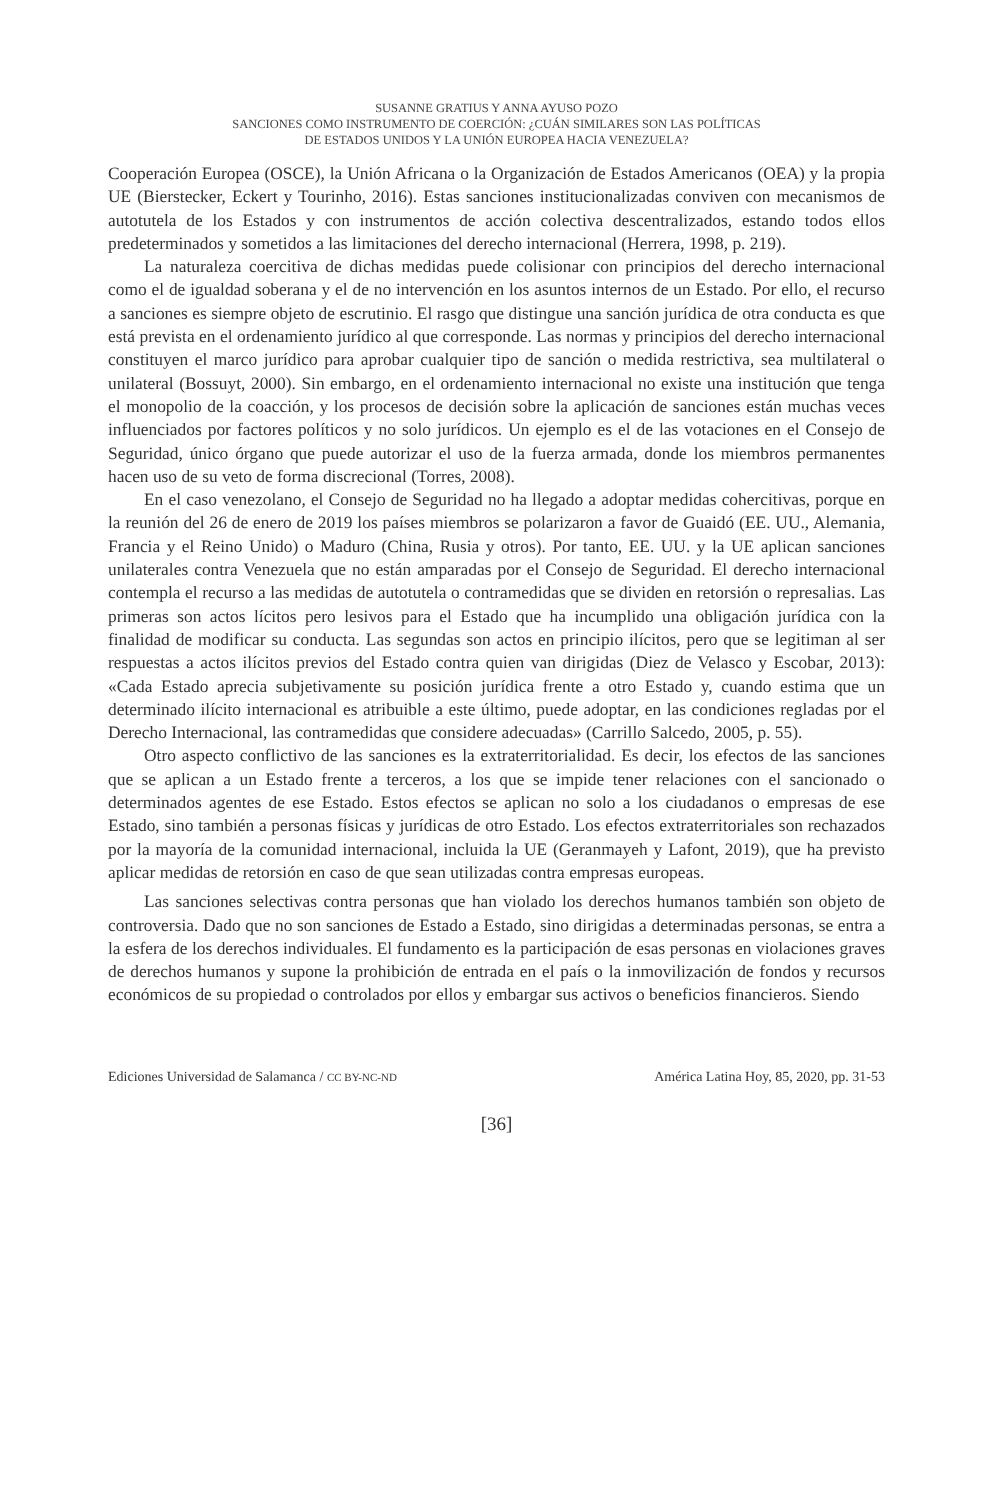SUSANNE GRATIUS Y ANNA AYUSO POZO
SANCIONES COMO INSTRUMENTO DE COERCIÓN: ¿CUÁN SIMILARES SON LAS POLÍTICAS
DE ESTADOS UNIDOS Y LA UNIÓN EUROPEA HACIA VENEZUELA?
Cooperación Europea (OSCE), la Unión Africana o la Organización de Estados Americanos (OEA) y la propia UE (Bierstecker, Eckert y Tourinho, 2016). Estas sanciones institucionalizadas conviven con mecanismos de autotutela de los Estados y con instrumentos de acción colectiva descentralizados, estando todos ellos predeterminados y sometidos a las limitaciones del derecho internacional (Herrera, 1998, p. 219).
La naturaleza coercitiva de dichas medidas puede colisionar con principios del derecho internacional como el de igualdad soberana y el de no intervención en los asuntos internos de un Estado. Por ello, el recurso a sanciones es siempre objeto de escrutinio. El rasgo que distingue una sanción jurídica de otra conducta es que está prevista en el ordenamiento jurídico al que corresponde. Las normas y principios del derecho internacional constituyen el marco jurídico para aprobar cualquier tipo de sanción o medida restrictiva, sea multilateral o unilateral (Bossuyt, 2000). Sin embargo, en el ordenamiento internacional no existe una institución que tenga el monopolio de la coacción, y los procesos de decisión sobre la aplicación de sanciones están muchas veces influenciados por factores políticos y no solo jurídicos. Un ejemplo es el de las votaciones en el Consejo de Seguridad, único órgano que puede autorizar el uso de la fuerza armada, donde los miembros permanentes hacen uso de su veto de forma discrecional (Torres, 2008).
En el caso venezolano, el Consejo de Seguridad no ha llegado a adoptar medidas cohercitivas, porque en la reunión del 26 de enero de 2019 los países miembros se polarizaron a favor de Guaidó (EE. UU., Alemania, Francia y el Reino Unido) o Maduro (China, Rusia y otros). Por tanto, EE. UU. y la UE aplican sanciones unilaterales contra Venezuela que no están amparadas por el Consejo de Seguridad. El derecho internacional contempla el recurso a las medidas de autotutela o contramedidas que se dividen en retorsión o represalias. Las primeras son actos lícitos pero lesivos para el Estado que ha incumplido una obligación jurídica con la finalidad de modificar su conducta. Las segundas son actos en principio ilícitos, pero que se legitiman al ser respuestas a actos ilícitos previos del Estado contra quien van dirigidas (Diez de Velasco y Escobar, 2013): «Cada Estado aprecia subjetivamente su posición jurídica frente a otro Estado y, cuando estima que un determinado ilícito internacional es atribuible a este último, puede adoptar, en las condiciones regladas por el Derecho Internacional, las contramedidas que considere adecuadas» (Carrillo Salcedo, 2005, p. 55).
Otro aspecto conflictivo de las sanciones es la extraterritorialidad. Es decir, los efectos de las sanciones que se aplican a un Estado frente a terceros, a los que se impide tener relaciones con el sancionado o determinados agentes de ese Estado. Estos efectos se aplican no solo a los ciudadanos o empresas de ese Estado, sino también a personas físicas y jurídicas de otro Estado. Los efectos extraterritoriales son rechazados por la mayoría de la comunidad internacional, incluida la UE (Geranmayeh y Lafont, 2019), que ha previsto aplicar medidas de retorsión en caso de que sean utilizadas contra empresas europeas.
Las sanciones selectivas contra personas que han violado los derechos humanos también son objeto de controversia. Dado que no son sanciones de Estado a Estado, sino dirigidas a determinadas personas, se entra a la esfera de los derechos individuales. El fundamento es la participación de esas personas en violaciones graves de derechos humanos y supone la prohibición de entrada en el país o la inmovilización de fondos y recursos económicos de su propiedad o controlados por ellos y embargar sus activos o beneficios financieros. Siendo
Ediciones Universidad de Salamanca / CC BY-NC-ND América Latina Hoy, 85, 2020, pp. 31-53
[36]